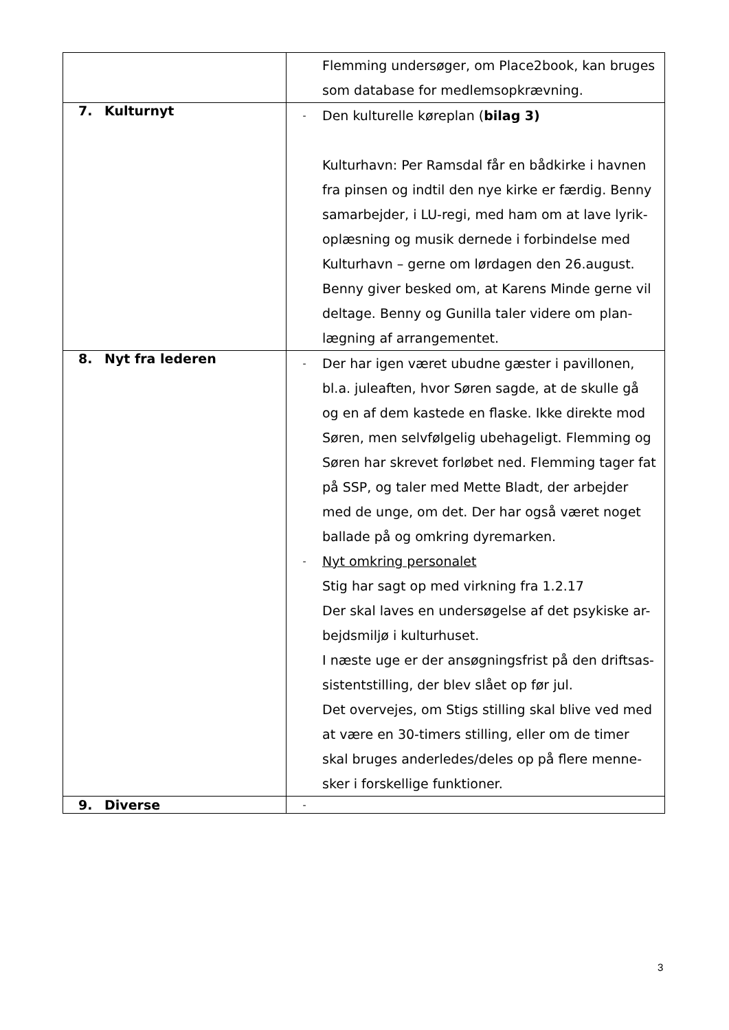| | Flemming undersøger, om Place2book, kan bruges som database for medlemsopkrævning. |
| 7. Kulturnyt | - Den kulturelle køreplan ( bilag 3) Kulturhavn: Per Ramsdal får en bådkirke i havnen fra pinsen og indtil den nye kirke er færdig. Benny samarbejder, i LU-regi, med ham om at lave lyrik-oplæsning og musik dernede i forbindelse med Kulturhavn – gerne om lørdagen den 26.august. Benny giver besked om, at Karens Minde gerne vil deltage. Benny og Gunilla taler videre om plan-lægning af arrangementet. |
| 8. Nyt fra lederen | - Der har igen været ubudne gæster i pavillonen, bl.a. juleaften, hvor Søren sagde, at de skulle gå og en af dem kastede en flaske. Ikke direkte mod Søren, men selvfølgelig ubehageligt. Flemming og Søren har skrevet forløbet ned. Flemming tager fat på SSP, og taler med Mette Bladt, der arbejder med de unge, om det. Der har også været noget ballade på og omkring dyremarken. - Nyt omkring personalet Stig har sagt op med virkning fra 1.2.17 Der skal laves en undersøgelse af det psykiske ar-bejdsmiljø i kulturhuset. I næste uge er der ansøgningsfrist på den driftsas-sistentstilling, der blev slået op før jul. Det overvejes, om Stigs stilling skal blive ved med at være en 30-timers stilling, eller om de timer skal bruges anderledes/deles op på flere menne-sker i forskellige funktioner. |
| 9. Diverse | - |
3